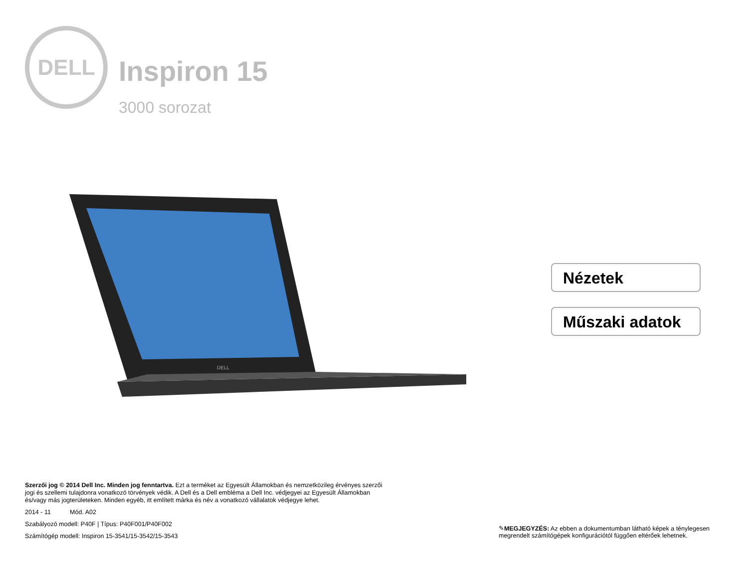DELL
Inspiron 15
3000 sorozat
DELL
Nézetek
Műszaki adatok
Szerzői jog © 2014 Dell Inc. Minden jog fenntartva. Ezt a terméket az Egyesült Államokban és nemzetközileg érvényes szerzői jogi és szellemi tulajdonra vonatkozó törvények védik. A Dell és a Dell embléma a Dell Inc. védjegyei az Egyesült Államokban és/vagy más jogterületeken. Minden egyéb, itt említett márka és név a vonatkozó vállalatok védjegye lehet.
2014 - 11 Mód. A02
Szabályozó modell: P40F | Típus: P40F001/P40F002
Számítógép modell: Inspiron 15-3541/15-3542/15-3543
✎MEGJEGYZÉS: Az ebben a dokumentumban látható képek a ténylegesen megrendelt számítógépek konfigurációtól függően eltérőek lehetnek.